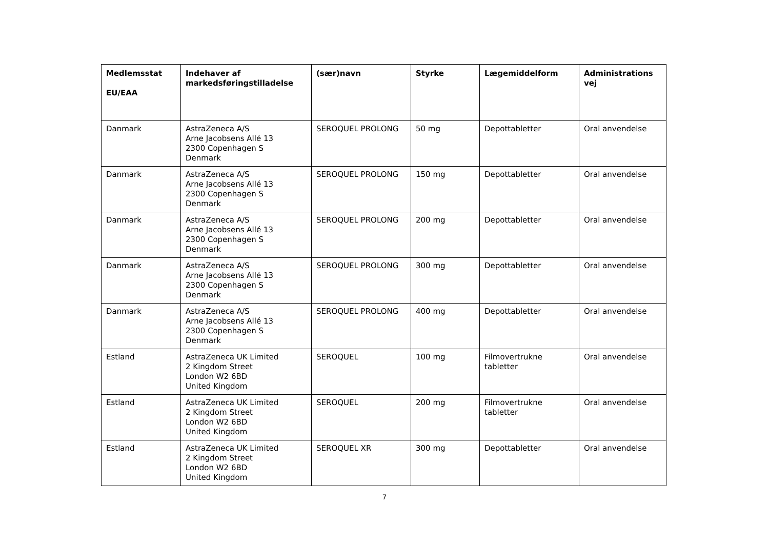| Medlemsstat EU/EAA | Indehaver af markedsføringstilladelse | (sær)navn | Styrke | Lægemiddelform | Administrations vej |
| --- | --- | --- | --- | --- | --- |
| Danmark | AstraZeneca A/S Arne Jacobsens Allé 13 2300 Copenhagen S Denmark | SEROQUEL PROLONG | 50 mg | Depottabletter | Oral anvendelse |
| Danmark | AstraZeneca A/S Arne Jacobsens Allé 13 2300 Copenhagen S Denmark | SEROQUEL PROLONG | 150 mg | Depottabletter | Oral anvendelse |
| Danmark | AstraZeneca A/S Arne Jacobsens Allé 13 2300 Copenhagen S Denmark | SEROQUEL PROLONG | 200 mg | Depottabletter | Oral anvendelse |
| Danmark | AstraZeneca A/S Arne Jacobsens Allé 13 2300 Copenhagen S Denmark | SEROQUEL PROLONG | 300 mg | Depottabletter | Oral anvendelse |
| Danmark | AstraZeneca A/S Arne Jacobsens Allé 13 2300 Copenhagen S Denmark | SEROQUEL PROLONG | 400 mg | Depottabletter | Oral anvendelse |
| Estland | AstraZeneca UK Limited 2 Kingdom Street London W2 6BD United Kingdom | SEROQUEL | 100 mg | Filmovertrukne tabletter | Oral anvendelse |
| Estland | AstraZeneca UK Limited 2 Kingdom Street London W2 6BD United Kingdom | SEROQUEL | 200 mg | Filmovertrukne tabletter | Oral anvendelse |
| Estland | AstraZeneca UK Limited 2 Kingdom Street London W2 6BD United Kingdom | SEROQUEL XR | 300 mg | Depottabletter | Oral anvendelse |
7